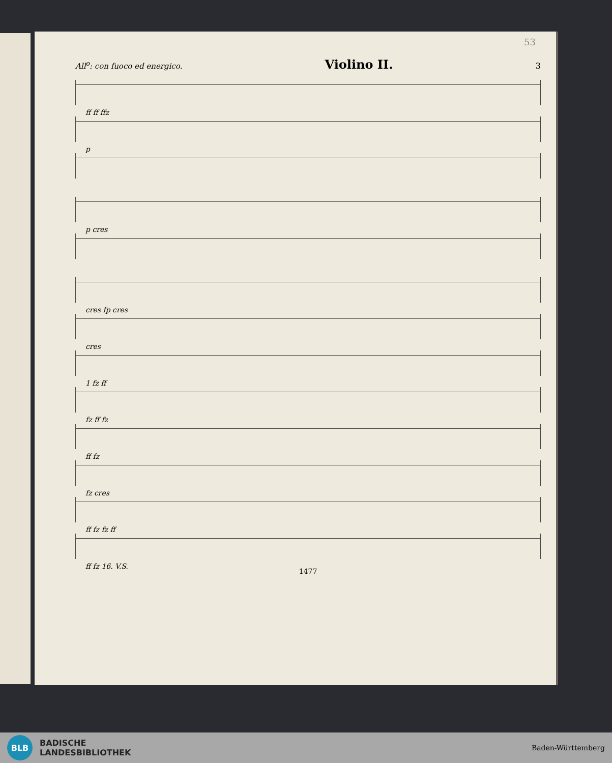53
All<sup>o</sup>: con fuoco ed energico. Violino II. 3
ff ff ffz
p
p cres
cres fp cres
cres
1 fz ff
fz ff fz
ff fz
fz cres
ff fz fz ff
ff fz 16. V.S.
1477
BLB
BADISCHE
LANDESBIBLIOTHEK
Baden-Württemberg